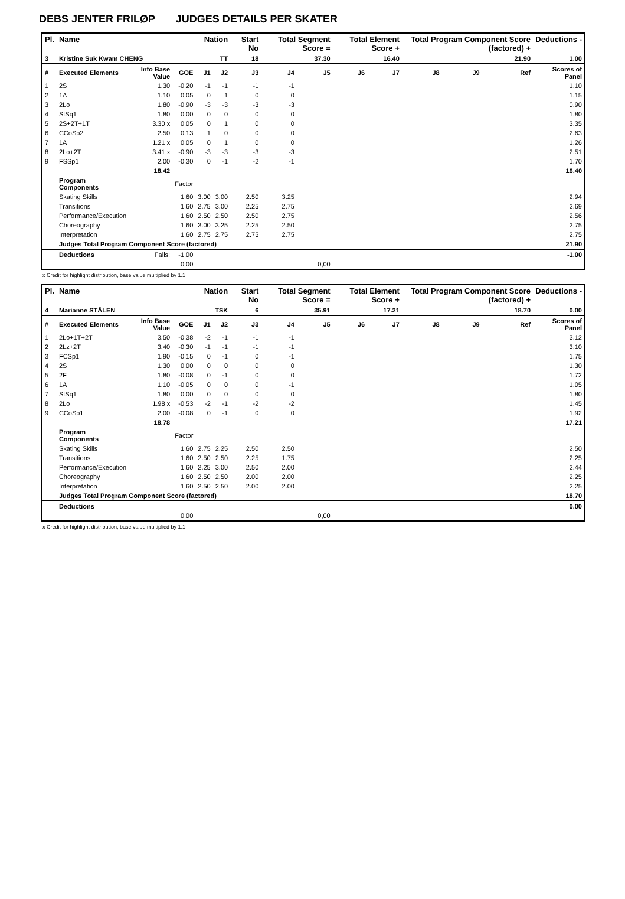DEBS JENTER FRILØP JUDGES DETAILS PER SKATER
| Pl. | Name | | | Nation | | Start No | Total Segment Score = | | Total Element Score + | | Total Program Component Score (factored) + | | | Deductions - | |
| --- | --- | --- | --- | --- | --- | --- | --- | --- | --- | --- | --- | --- | --- | --- | --- |
| 3 | Kristine Suk Kwam CHENG | | | TT | | 18 | 37.30 | | 16.40 | | 21.90 | | | 1.00 | |
| # | Executed Elements | Info Base Value | GOE | J1 | J2 | J3 | J4 | J5 | J6 | J7 | J8 | J9 | Ref | Scores of Panel | |
| 1 | 2S | 1.30 | -0.20 | -1 | -1 | -1 | -1 | | | | | | | 1.10 | |
| 2 | 1A | 1.10 | 0.05 | 0 | 1 | 0 | 0 | | | | | | | 1.15 | |
| 3 | 2Lo | 1.80 | -0.90 | -3 | -3 | -3 | -3 | | | | | | | 0.90 | |
| 4 | StSq1 | 1.80 | 0.00 | 0 | 0 | 0 | 0 | | | | | | | 1.80 | |
| 5 | 2S+2T+1T | 3.30 x | 0.05 | 0 | 1 | 0 | 0 | | | | | | | 3.35 | |
| 6 | CCoSp2 | 2.50 | 0.13 | 1 | 0 | 0 | 0 | | | | | | | 2.63 | |
| 7 | 1A | 1.21 x | 0.05 | 0 | 1 | 0 | 0 | | | | | | | 1.26 | |
| 8 | 2Lo+2T | 3.41 x | -0.90 | -3 | -3 | -3 | -3 | | | | | | | 2.51 | |
| 9 | FSSp1 | 2.00 | -0.30 | 0 | -1 | -2 | -1 | | | | | | | 1.70 | |
| | | 18.42 | | | | | | | | | | | | | 16.40 |
| | Program Components | | Factor | | | | | | | | | | | | |
| | Skating Skills | | 1.60 | 3.00 | 3.00 | 2.50 | 3.25 | | | | | | | 2.94 | |
| | Transitions | | 1.60 | 2.75 | 3.00 | 2.25 | 2.75 | | | | | | | 2.69 | |
| | Performance/Execution | | 1.60 | 2.50 | 2.50 | 2.50 | 2.75 | | | | | | | 2.56 | |
| | Choreography | | 1.60 | 3.00 | 3.25 | 2.25 | 2.50 | | | | | | | 2.75 | |
| | Interpretation | | 1.60 | 2.75 | 2.75 | 2.75 | 2.75 | | | | | | | 2.75 | |
| | Judges Total Program Component Score (factored) | | | | | | | | | | | | | 21.90 | |
| | Deductions | Falls: | -1.00 | | | | | | | | | | | -1.00 | |
| | | | 0,00 | | | | | 0,00 | | | | | | | |
x Credit for highlight distribution, base value multiplied by 1.1
| Pl. | Name | | | Nation | | Start No | Total Segment Score = | | Total Element Score + | | Total Program Component Score (factored) + | | | Deductions - | |
| --- | --- | --- | --- | --- | --- | --- | --- | --- | --- | --- | --- | --- | --- | --- | --- |
| 4 | Marianne STÅLEN | | | TSK | | 6 | 35.91 | | 17.21 | | 18.70 | | | 0.00 | |
| # | Executed Elements | Info Base Value | GOE | J1 | J2 | J3 | J4 | J5 | J6 | J7 | J8 | J9 | Ref | Scores of Panel | |
| 1 | 2Lo+1T+2T | 3.50 | -0.38 | -2 | -1 | -1 | -1 | | | | | | | 3.12 | |
| 2 | 2Lz+2T | 3.40 | -0.30 | -1 | -1 | -1 | -1 | | | | | | | 3.10 | |
| 3 | FCSp1 | 1.90 | -0.15 | 0 | -1 | 0 | -1 | | | | | | | 1.75 | |
| 4 | 2S | 1.30 | 0.00 | 0 | 0 | 0 | 0 | | | | | | | 1.30 | |
| 5 | 2F | 1.80 | -0.08 | 0 | -1 | 0 | 0 | | | | | | | 1.72 | |
| 6 | 1A | 1.10 | -0.05 | 0 | 0 | 0 | -1 | | | | | | | 1.05 | |
| 7 | StSq1 | 1.80 | 0.00 | 0 | 0 | 0 | 0 | | | | | | | 1.80 | |
| 8 | 2Lo | 1.98 x | -0.53 | -2 | -1 | -2 | -2 | | | | | | | 1.45 | |
| 9 | CCoSp1 | 2.00 | -0.08 | 0 | -1 | 0 | 0 | | | | | | | 1.92 | |
| | | 18.78 | | | | | | | | | | | | | 17.21 |
| | Program Components | | Factor | | | | | | | | | | | | |
| | Skating Skills | | 1.60 | 2.75 | 2.25 | 2.50 | 2.50 | | | | | | | 2.50 | |
| | Transitions | | 1.60 | 2.50 | 2.50 | 2.25 | 1.75 | | | | | | | 2.25 | |
| | Performance/Execution | | 1.60 | 2.25 | 3.00 | 2.50 | 2.00 | | | | | | | 2.44 | |
| | Choreography | | 1.60 | 2.50 | 2.50 | 2.00 | 2.00 | | | | | | | 2.25 | |
| | Interpretation | | 1.60 | 2.50 | 2.50 | 2.00 | 2.00 | | | | | | | 2.25 | |
| | Judges Total Program Component Score (factored) | | | | | | | | | | | | | 18.70 | |
| | Deductions | | | | | | | | | | | | | 0.00 | |
| | | | 0,00 | | | | | 0,00 | | | | | | | |
x Credit for highlight distribution, base value multiplied by 1.1